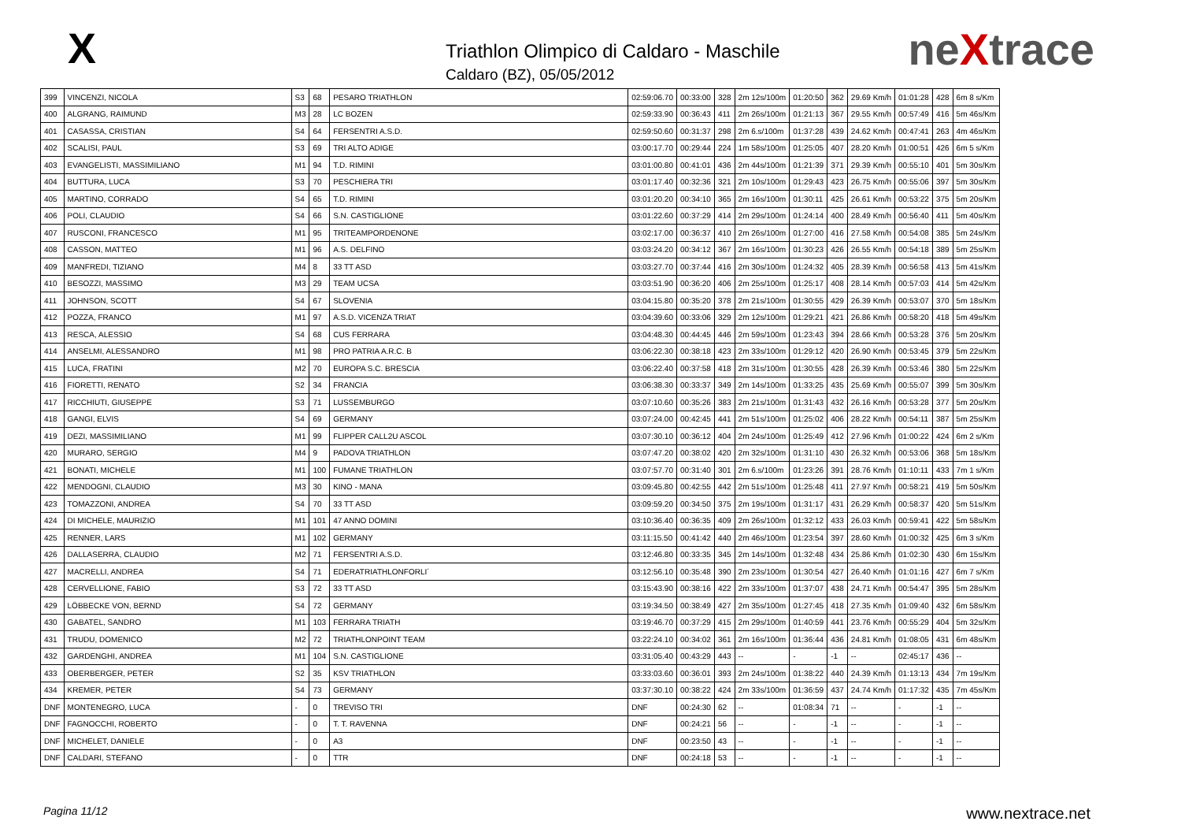X
Triathlon Olimpico di Caldaro - Maschile
Caldaro (BZ), 05/05/2012
neXtrace
| 399 | VINCENZI, NICOLA | S3 | 68 | PESARO TRIATHLON | 02:59:06.70 | 00:33:00 | 328 | 2m 12s/100m | 01:20:50 | 362 | 29.69 Km/h | 01:01:28 | 428 | 6m 8 s/Km |
| 400 | ALGRANG, RAIMUND | M3 | 28 | LC BOZEN | 02:59:33.90 | 00:36:43 | 411 | 2m 26s/100m | 01:21:13 | 367 | 29.55 Km/h | 00:57:49 | 416 | 5m 46s/Km |
| 401 | CASASSA, CRISTIAN | S4 | 64 | FERSENTRI A.S.D. | 02:59:50.60 | 00:31:37 | 298 | 2m 6.s/100m | 01:37:28 | 439 | 24.62 Km/h | 00:47:41 | 263 | 4m 46s/Km |
| 402 | SCALISI, PAUL | S3 | 69 | TRI ALTO ADIGE | 03:00:17.70 | 00:29:44 | 224 | 1m 58s/100m | 01:25:05 | 407 | 28.20 Km/h | 01:00:51 | 426 | 6m 5 s/Km |
| 403 | EVANGELISTI, MASSIMILIANO | M1 | 94 | T.D. RIMINI | 03:01:00.80 | 00:41:01 | 436 | 2m 44s/100m | 01:21:39 | 371 | 29.39 Km/h | 00:55:10 | 401 | 5m 30s/Km |
| 404 | BUTTURA, LUCA | S3 | 70 | PESCHIERA TRI | 03:01:17.40 | 00:32:36 | 321 | 2m 10s/100m | 01:29:43 | 423 | 26.75 Km/h | 00:55:06 | 397 | 5m 30s/Km |
| 405 | MARTINO, CORRADO | S4 | 65 | T.D. RIMINI | 03:01:20.20 | 00:34:10 | 365 | 2m 16s/100m | 01:30:11 | 425 | 26.61 Km/h | 00:53:22 | 375 | 5m 20s/Km |
| 406 | POLI, CLAUDIO | S4 | 66 | S.N. CASTIGLIONE | 03:01:22.60 | 00:37:29 | 414 | 2m 29s/100m | 01:24:14 | 400 | 28.49 Km/h | 00:56:40 | 411 | 5m 40s/Km |
| 407 | RUSCONI, FRANCESCO | M1 | 95 | TRITEAMPORDENONE | 03:02:17.00 | 00:36:37 | 410 | 2m 26s/100m | 01:27:00 | 416 | 27.58 Km/h | 00:54:08 | 385 | 5m 24s/Km |
| 408 | CASSON, MATTEO | M1 | 96 | A.S. DELFINO | 03:03:24.20 | 00:34:12 | 367 | 2m 16s/100m | 01:30:23 | 426 | 26.55 Km/h | 00:54:18 | 389 | 5m 25s/Km |
| 409 | MANFREDI, TIZIANO | M4 | 8 | 33 TT ASD | 03:03:27.70 | 00:37:44 | 416 | 2m 30s/100m | 01:24:32 | 405 | 28.39 Km/h | 00:56:58 | 413 | 5m 41s/Km |
| 410 | BESOZZI, MASSIMO | M3 | 29 | TEAM UCSA | 03:03:51.90 | 00:36:20 | 406 | 2m 25s/100m | 01:25:17 | 408 | 28.14 Km/h | 00:57:03 | 414 | 5m 42s/Km |
| 411 | JOHNSON, SCOTT | S4 | 67 | SLOVENIA | 03:04:15.80 | 00:35:20 | 378 | 2m 21s/100m | 01:30:55 | 429 | 26.39 Km/h | 00:53:07 | 370 | 5m 18s/Km |
| 412 | POZZA, FRANCO | M1 | 97 | A.S.D. VICENZA TRIAT | 03:04:39.60 | 00:33:06 | 329 | 2m 12s/100m | 01:29:21 | 421 | 26.86 Km/h | 00:58:20 | 418 | 5m 49s/Km |
| 413 | RESCA, ALESSIO | S4 | 68 | CUS FERRARA | 03:04:48.30 | 00:44:45 | 446 | 2m 59s/100m | 01:23:43 | 394 | 28.66 Km/h | 00:53:28 | 376 | 5m 20s/Km |
| 414 | ANSELMI, ALESSANDRO | M1 | 98 | PRO PATRIA A.R.C. B | 03:06:22.30 | 00:38:18 | 423 | 2m 33s/100m | 01:29:12 | 420 | 26.90 Km/h | 00:53:45 | 379 | 5m 22s/Km |
| 415 | LUCA, FRATINI | M2 | 70 | EUROPA S.C. BRESCIA | 03:06:22.40 | 00:37:58 | 418 | 2m 31s/100m | 01:30:55 | 428 | 26.39 Km/h | 00:53:46 | 380 | 5m 22s/Km |
| 416 | FIORETTI, RENATO | S2 | 34 | FRANCIA | 03:06:38.30 | 00:33:37 | 349 | 2m 14s/100m | 01:33:25 | 435 | 25.69 Km/h | 00:55:07 | 399 | 5m 30s/Km |
| 417 | RICCHIUTI, GIUSEPPE | S3 | 71 | LUSSEMBURGO | 03:07:10.60 | 00:35:26 | 383 | 2m 21s/100m | 01:31:43 | 432 | 26.16 Km/h | 00:53:28 | 377 | 5m 20s/Km |
| 418 | GANGI, ELVIS | S4 | 69 | GERMANY | 03:07:24.00 | 00:42:45 | 441 | 2m 51s/100m | 01:25:02 | 406 | 28.22 Km/h | 00:54:11 | 387 | 5m 25s/Km |
| 419 | DEZI, MASSIMILIANO | M1 | 99 | FLIPPER CALL2U ASCOL | 03:07:30.10 | 00:36:12 | 404 | 2m 24s/100m | 01:25:49 | 412 | 27.96 Km/h | 01:00:22 | 424 | 6m 2 s/Km |
| 420 | MURARO, SERGIO | M4 | 9 | PADOVA TRIATHLON | 03:07:47.20 | 00:38:02 | 420 | 2m 32s/100m | 01:31:10 | 430 | 26.32 Km/h | 00:53:06 | 368 | 5m 18s/Km |
| 421 | BONATI, MICHELE | M1 | 100 | FUMANE TRIATHLON | 03:07:57.70 | 00:31:40 | 301 | 2m 6.s/100m | 01:23:26 | 391 | 28.76 Km/h | 01:10:11 | 433 | 7m 1 s/Km |
| 422 | MENDOGNI, CLAUDIO | M3 | 30 | KINO - MANA | 03:09:45.80 | 00:42:55 | 442 | 2m 51s/100m | 01:25:48 | 411 | 27.97 Km/h | 00:58:21 | 419 | 5m 50s/Km |
| 423 | TOMAZZONI, ANDREA | S4 | 70 | 33 TT ASD | 03:09:59.20 | 00:34:50 | 375 | 2m 19s/100m | 01:31:17 | 431 | 26.29 Km/h | 00:58:37 | 420 | 5m 51s/Km |
| 424 | DI MICHELE, MAURIZIO | M1 | 101 | 47 ANNO DOMINI | 03:10:36.40 | 00:36:35 | 409 | 2m 26s/100m | 01:32:12 | 433 | 26.03 Km/h | 00:59:41 | 422 | 5m 58s/Km |
| 425 | RENNER, LARS | M1 | 102 | GERMANY | 03:11:15.50 | 00:41:42 | 440 | 2m 46s/100m | 01:23:54 | 397 | 28.60 Km/h | 01:00:32 | 425 | 6m 3 s/Km |
| 426 | DALLASERRA, CLAUDIO | M2 | 71 | FERSENTRI A.S.D. | 03:12:46.80 | 00:33:35 | 345 | 2m 14s/100m | 01:32:48 | 434 | 25.86 Km/h | 01:02:30 | 430 | 6m 15s/Km |
| 427 | MACRELLI, ANDREA | S4 | 71 | EDERATRIATHLONFORLI´ | 03:12:56.10 | 00:35:48 | 390 | 2m 23s/100m | 01:30:54 | 427 | 26.40 Km/h | 01:01:16 | 427 | 6m 7 s/Km |
| 428 | CERVELLIONE, FABIO | S3 | 72 | 33 TT ASD | 03:15:43.90 | 00:38:16 | 422 | 2m 33s/100m | 01:37:07 | 438 | 24.71 Km/h | 00:54:47 | 395 | 5m 28s/Km |
| 429 | LÖBBECKE VON, BERND | S4 | 72 | GERMANY | 03:19:34.50 | 00:38:49 | 427 | 2m 35s/100m | 01:27:45 | 418 | 27.35 Km/h | 01:09:40 | 432 | 6m 58s/Km |
| 430 | GABATEL, SANDRO | M1 | 103 | FERRARA TRIATH | 03:19:46.70 | 00:37:29 | 415 | 2m 29s/100m | 01:40:59 | 441 | 23.76 Km/h | 00:55:29 | 404 | 5m 32s/Km |
| 431 | TRUDU, DOMENICO | M2 | 72 | TRIATHLONPOINT TEAM | 03:22:24.10 | 00:34:02 | 361 | 2m 16s/100m | 01:36:44 | 436 | 24.81 Km/h | 01:08:05 | 431 | 6m 48s/Km |
| 432 | GARDENGHI, ANDREA | M1 | 104 | S.N. CASTIGLIONE | 03:31:05.40 | 00:43:29 | 443 | -- | - | -1 | -- | 02:45:17 | 436 | -- |
| 433 | OBERBERGER, PETER | S2 | 35 | KSV TRIATHLON | 03:33:03.60 | 00:36:01 | 393 | 2m 24s/100m | 01:38:22 | 440 | 24.39 Km/h | 01:13:13 | 434 | 7m 19s/Km |
| 434 | KREMER, PETER | S4 | 73 | GERMANY | 03:37:30.10 | 00:38:22 | 424 | 2m 33s/100m | 01:36:59 | 437 | 24.74 Km/h | 01:17:32 | 435 | 7m 45s/Km |
| DNF | MONTENEGRO, LUCA | - | 0 | TREVISO TRI | DNF | 00:24:30 | 62 | -- | 01:08:34 | 71 | -- | - | -1 | -- |
| DNF | FAGNOCCHI, ROBERTO | - | 0 | T. T. RAVENNA | DNF | 00:24:21 | 56 | -- | - | -1 | -- | - | -1 | -- |
| DNF | MICHELET, DANIELE | - | 0 | A3 | DNF | 00:23:50 | 43 | -- | - | -1 | -- | - | -1 | -- |
| DNF | CALDARI, STEFANO | - | 0 | TTR | DNF | 00:24:18 | 53 | -- | - | -1 | -- | - | -1 | -- |
Pagina 11/12 www.nextrace.net